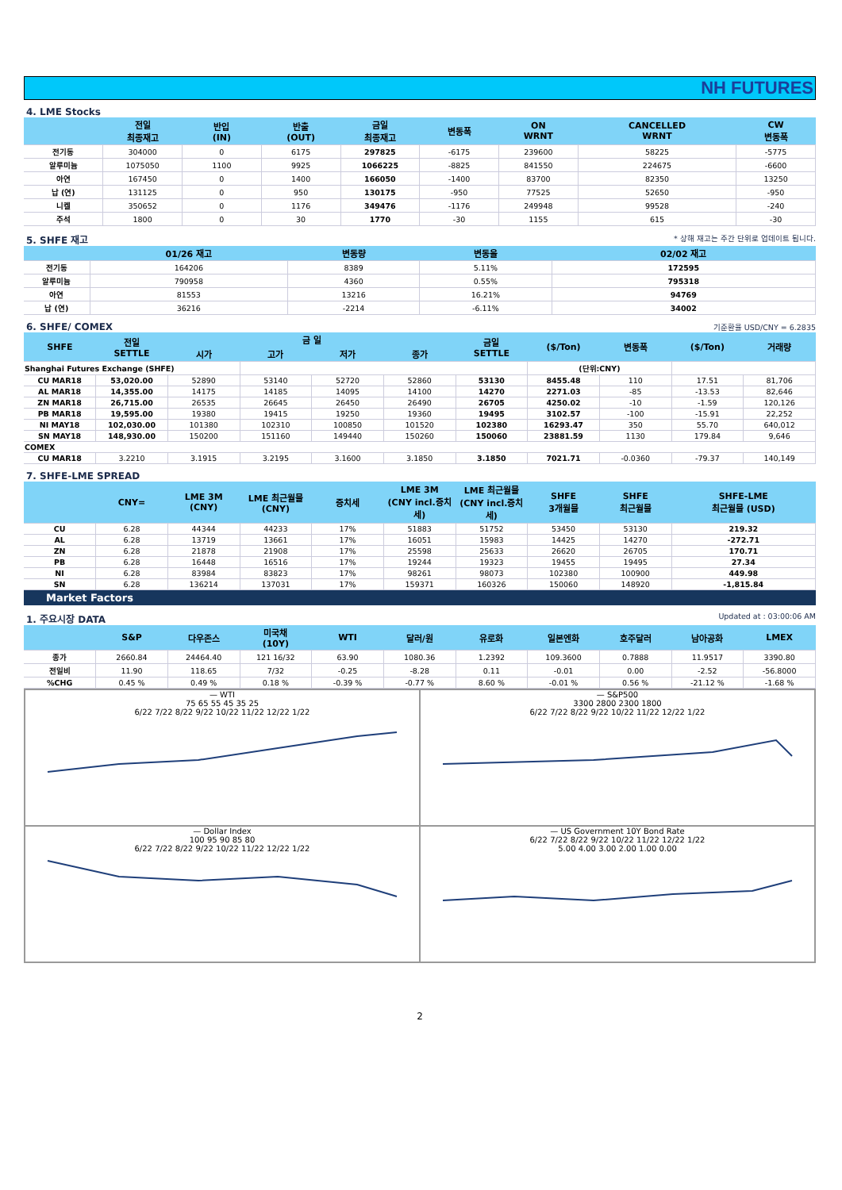NH FUTURES
4. LME Stocks
| | 전일 최종재고 | 반입 (IN) | 반출 (OUT) | 금일 최종재고 | 변동폭 | ON WRNT | CANCELLED WRNT | CW 변동폭 |
| --- | --- | --- | --- | --- | --- | --- | --- | --- |
| 전기동 | 304000 | 0 | 6175 | 297825 | -6175 | 239600 | 58225 | -5775 |
| 알루미늄 | 1075050 | 1100 | 9925 | 1066225 | -8825 | 841550 | 224675 | -6600 |
| 아연 | 167450 | 0 | 1400 | 166050 | -1400 | 83700 | 82350 | 13250 |
| 납 (연) | 131125 | 0 | 950 | 130175 | -950 | 77525 | 52650 | -950 |
| 니켈 | 350652 | 0 | 1176 | 349476 | -1176 | 249948 | 99528 | -240 |
| 주석 | 1800 | 0 | 30 | 1770 | -30 | 1155 | 615 | -30 |
5. SHFE 재고 * 상해 재고는 주간 단위로 업데이트 됩니다.
| | 01/26 재고 | 변동량 | 변동율 | 02/02 재고 |
| --- | --- | --- | --- | --- |
| 전기동 | 164206 | 8389 | 5.11% | 172595 |
| 알루미늄 | 790958 | 4360 | 0.55% | 795318 |
| 아연 | 81553 | 13216 | 16.21% | 94769 |
| 납 (연) | 36216 | -2214 | -6.11% | 34002 |
6. SHFE/ COMEX 기준환율 USD/CNY = 6.2835
| SHFE | 전일 SETTLE | 금 일 | | | | 금일 SETTLE | ($/Ton) | 변동폭 | ($/Ton) | 거래량 |
| --- | --- | --- | --- | --- | --- | --- | --- | --- | --- | --- |
| | | 시가 | 고가 | 저가 | 종가 | | | | | |
| Shanghai Futures Exchange (SHFE) | | | | | | | (단위:CNY) | | | |
| CU MAR18 | 53,020.00 | 52890 | 53140 | 52720 | 52860 | 53130 | 8455.48 | 110 | 17.51 | 81,706 |
| AL MAR18 | 14,355.00 | 14175 | 14185 | 14095 | 14100 | 14270 | 2271.03 | -85 | -13.53 | 82,646 |
| ZN MAR18 | 26,715.00 | 26535 | 26645 | 26450 | 26490 | 26705 | 4250.02 | -10 | -1.59 | 120,126 |
| PB MAR18 | 19,595.00 | 19380 | 19415 | 19250 | 19360 | 19495 | 3102.57 | -100 | -15.91 | 22,252 |
| NI MAY18 | 102,030.00 | 101380 | 102310 | 100850 | 101520 | 102380 | 16293.47 | 350 | 55.70 | 640,012 |
| SN MAY18 | 148,930.00 | 150200 | 151160 | 149440 | 150260 | 150060 | 23881.59 | 1130 | 179.84 | 9,646 |
| COMEX | | | | | | | | | | |
| CU MAR18 | 3.2210 | 3.1915 | 3.2195 | 3.1600 | 3.1850 | 3.1850 | 7021.71 | -0.0360 | -79.37 | 140,149 |
7. SHFE-LME SPREAD
| | CNY= | LME 3M (CNY) | LME 최근월물 (CNY) | 증치세 | LME 3M (CNY incl.증치세) | LME 최근월물 (CNY incl.증치세) | SHFE 3개월물 | SHFE 최근월물 | SHFE-LME 최근월물 (USD) |
| --- | --- | --- | --- | --- | --- | --- | --- | --- | --- |
| CU | 6.28 | 44344 | 44233 | 17% | 51883 | 51752 | 53450 | 53130 | 219.32 |
| AL | 6.28 | 13719 | 13661 | 17% | 16051 | 15983 | 14425 | 14270 | -272.71 |
| ZN | 6.28 | 21878 | 21908 | 17% | 25598 | 25633 | 26620 | 26705 | 170.71 |
| PB | 6.28 | 16448 | 16516 | 17% | 19244 | 19323 | 19455 | 19495 | 27.34 |
| NI | 6.28 | 83984 | 83823 | 17% | 98261 | 98073 | 102380 | 100900 | 449.98 |
| SN | 6.28 | 136214 | 137031 | 17% | 159371 | 160326 | 150060 | 148920 | -1,815.84 |
Market Factors
1. 주요시장 DATA Updated at : 03:00:06 AM
| | S&P | 다우존스 | 미국채 (10Y) | WTI | 달러/원 | 유로화 | 일본엔화 | 호주달러 | 남아공화 | LMEX |
| --- | --- | --- | --- | --- | --- | --- | --- | --- | --- | --- |
| 종가 | 2660.84 | 24464.40 | 121 16/32 | 63.90 | 1080.36 | 1.2392 | 109.3600 | 0.7888 | 11.9517 | 3390.80 |
| 전일비 | 11.90 | 118.65 | 7/32 | -0.25 | -8.28 | 0.11 | -0.01 | 0.00 | -2.52 | -56.8000 |
| %CHG | 0.45 % | 0.49 % | 0.18 % | -0.39 % | -0.77 % | 8.60 % | -0.01 % | 0.56 % | -21.12 % | -1.68 % |
— WTI
75 65 55 45 35 25
6/22 7/22 8/22 9/22 10/22 11/22 12/22 1/22
— S&P500
3300 2800 2300 1800
6/22 7/22 8/22 9/22 10/22 11/22 12/22 1/22
— Dollar Index
100 95 90 85 80
6/22 7/22 8/22 9/22 10/22 11/22 12/22 1/22
— US Government 10Y Bond Rate
6/22 7/22 8/22 9/22 10/22 11/22 12/22 1/22
5.00 4.00 3.00 2.00 1.00 0.00
2